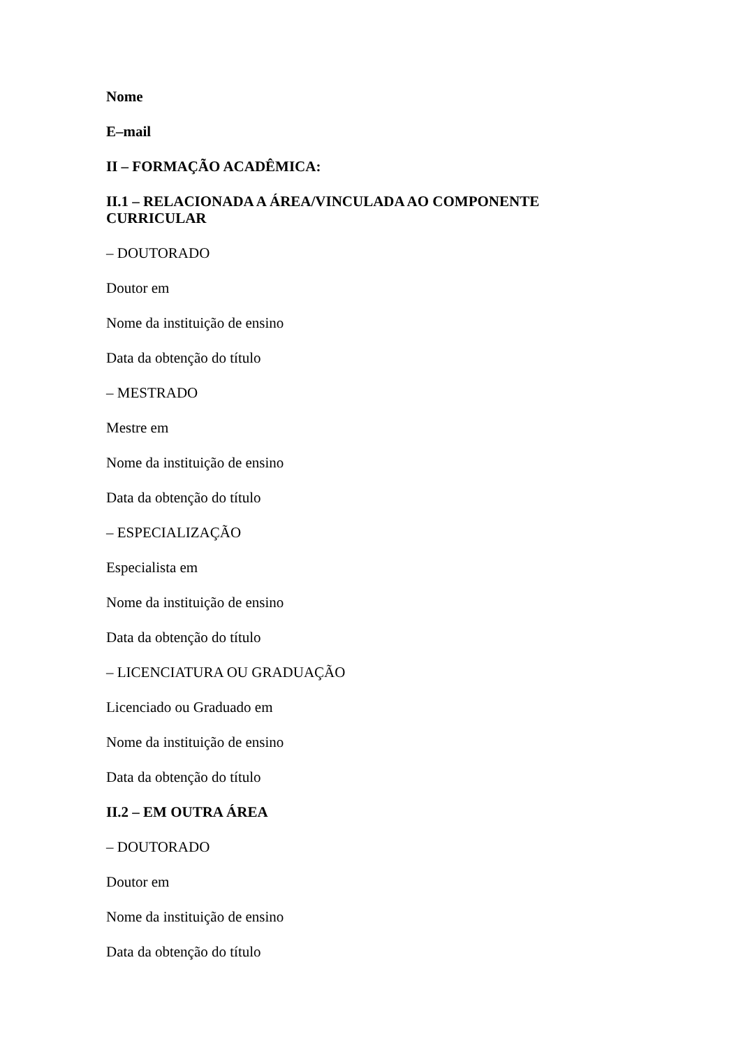Nome
E–mail
II – FORMAÇÃO ACADÊMICA:
II.1 – RELACIONADA A ÁREA/VINCULADA AO COMPONENTE CURRICULAR
– DOUTORADO
Doutor em
Nome da instituição de ensino
Data da obtenção do título
– MESTRADO
Mestre em
Nome da instituição de ensino
Data da obtenção do título
– ESPECIALIZAÇÃO
Especialista em
Nome da instituição de ensino
Data da obtenção do título
– LICENCIATURA OU GRADUAÇÃO
Licenciado ou Graduado em
Nome da instituição de ensino
Data da obtenção do título
II.2 – EM OUTRA ÁREA
– DOUTORADO
Doutor em
Nome da instituição de ensino
Data da obtenção do título